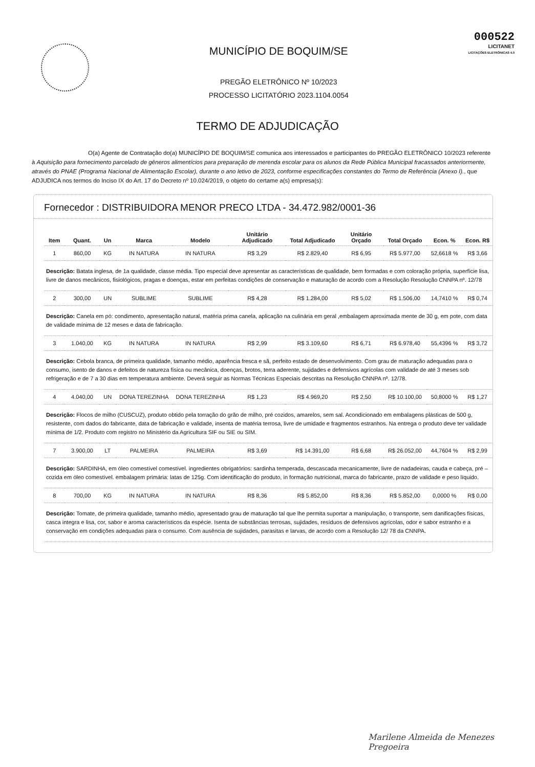MUNICÍPIO DE BOQUIM/SE
PREGÃO ELETRÔNICO Nº 10/2023
PROCESSO LICITATÓRIO 2023.1104.0054
000522
LICITANET
LICITAÇÕES ELETRÔNICAS 4.0
TERMO DE ADJUDICAÇÃO
O(a) Agente de Contratação do(a) MUNICÍPIO DE BOQUIM/SE comunica aos interessados e participantes do PREGÃO ELETRÔNICO 10/2023 referente à Aquisição para fornecimento parcelado de gêneros alimentícios para preparação de merenda escolar para os alunos da Rede Pública Municipal fracassados anteriormente, através do PNAE (Programa Nacional de Alimentação Escolar), durante o ano letivo de 2023, conforme especificações constantes do Termo de Referência (Anexo I)., que ADJUDICA nos termos do Inciso IX do Art. 17 do Decreto nº 10.024/2019, o objeto do certame a(s) empresa(s):
Fornecedor : DISTRIBUIDORA MENOR PRECO LTDA - 34.472.982/0001-36
| Item | Quant. | Un | Marca | Modelo | Unitário Adjudicado | Total Adjudicado | Unitário Orçado | Total Orçado | Econ. % | Econ. R$ |
| --- | --- | --- | --- | --- | --- | --- | --- | --- | --- | --- |
| 1 | 860,00 | KG | IN NATURA | IN NATURA | R$ 3,29 | R$ 2.829,40 | R$ 6,95 | R$ 5.977,00 | 52,6618 % | R$ 3,66 |
| Descrição: Batata inglesa, de 1a qualidade, classe média. Tipo especial deve apresentar as características de qualidade, bem formadas e com coloração própria, superfície lisa, livre de danos mecânicos, fisiológicos, pragas e doenças, estar em perfeitas condições de conservação e maturação de acordo com a Resolução Resolução CNNPA nº. 12/78 | | | | | | | | | | |
| 2 | 300,00 | UN | SUBLIME | SUBLIME | R$ 4,28 | R$ 1.284,00 | R$ 5,02 | R$ 1.506,00 | 14,7410 % | R$ 0,74 |
| Descrição: Canela em pó: condimento, apresentação natural, matéria prima canela, aplicação na culinária em geral ,embalagem aproximada mente de 30 g, em pote, com data de validade mínima de 12 meses e data de fabricação. | | | | | | | | | | |
| 3 | 1.040,00 | KG | IN NATURA | IN NATURA | R$ 2,99 | R$ 3.109,60 | R$ 6,71 | R$ 6.978,40 | 55,4396 % | R$ 3,72 |
| Descrição: Cebola branca, de primeira qualidade, tamanho médio, aparência fresca e sã, perfeito estado de desenvolvimento. Com grau de maturação adequadas para o consumo, isento de danos e defeitos de natureza física ou mecânica, doenças, brotos, terra aderente, sujidades e defensivos agrícolas com validade de até 3 meses sob refrigeração e de 7 a 30 dias em temperatura ambiente. Deverá seguir as Normas Técnicas Especiais descritas na Resolução CNNPA nº. 12/78. | | | | | | | | | | |
| 4 | 4.040,00 | UN | DONA TEREZINHA | DONA TEREZINHA | R$ 1,23 | R$ 4.969,20 | R$ 2,50 | R$ 10.100,00 | 50,8000 % | R$ 1,27 |
| Descrição: Flocos de milho (CUSCUZ), produto obtido pela torração do grão de milho, pré cozidos, amarelos, sem sal. Acondicionado em embalagens plásticas de 500 g, resistente, com dados do fabricante, data de fabricação e validade, insenta de matéria terrosa, livre de umidade e fragmentos estranhos. Na entrega o produto deve ter validade mínima de 1/2. Produto com registro no Ministério da Agricultura SIF ou SIE ou SIM. | | | | | | | | | | |
| 7 | 3.900,00 | LT | PALMEIRA | PALMEIRA | R$ 3,69 | R$ 14.391,00 | R$ 6,68 | R$ 26.052,00 | 44,7604 % | R$ 2,99 |
| Descrição: SARDINHA, em óleo comestível comestível. ingredientes obrigatórios: sardinha temperada, descascada mecanicamente, livre de nadadeiras, cauda e cabeça, pré – cozida em óleo comestível. embalagem primária: latas de 125g. Com identificação do produto, in formação nutricional, marca do fabricante, prazo de validade e peso líquido. | | | | | | | | | | |
| 8 | 700,00 | KG | IN NATURA | IN NATURA | R$ 8,36 | R$ 5.852,00 | R$ 8,36 | R$ 5.852,00 | 0,0000 % | R$ 0,00 |
| Descrição: Tomate, de primeira qualidade, tamanho médio, apresentado grau de maturação tal que lhe permita suportar a manipulação, o transporte, sem danificações físicas, casca integra e lisa, cor, sabor e aroma característicos da espécie. Isenta de substâncias terrosas, sujidades, resíduos de defensivos agrícolas, odor e sabor estranho e a conservação em condições adequadas para o consumo. Com ausência de sujidades, parasitas e larvas, de acordo com a Resolução 12/ 78 da CNNPA. | | | | | | | | | | |
Marilene Almeida de Menezes
Pregoeira